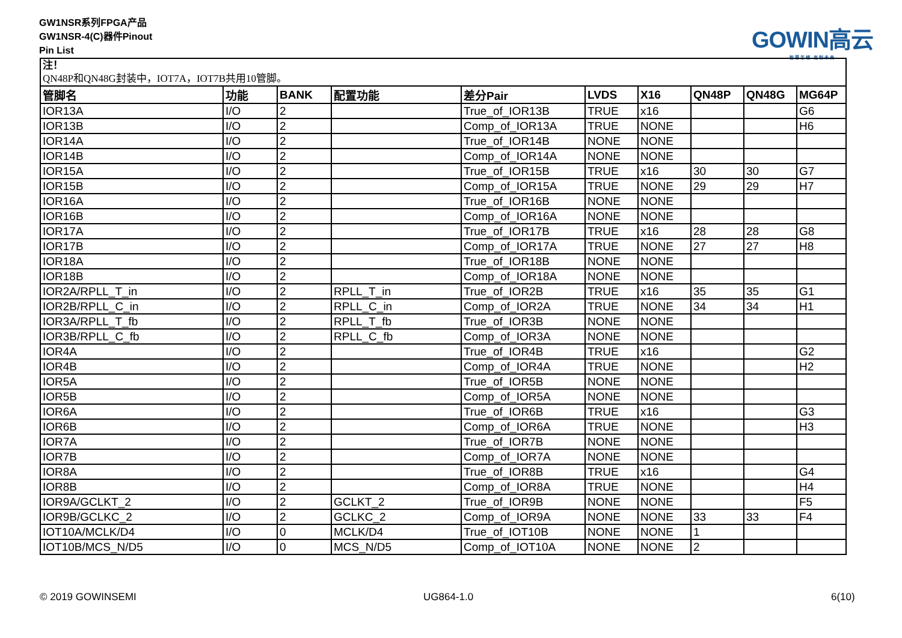GW1NSR系列FPGA产品
GW1NSR-4(C)器件Pinout
Pin List
GOWIN高云
智慧芯辅 定制未来
| 注！ QN48P和QN48G封装中，IOT7A，IOT7B共用10管脚。 | | | | | | | | | |
| 管脚名 | 功能 | BANK | 配置功能 | 差分Pair | LVDS | X16 | QN48P | QN48G | MG64P |
| IOR13A | I/O | 2 | | True_of_IOR13B | TRUE | x16 | | | G6 |
| IOR13B | I/O | 2 | | Comp_of_IOR13A | TRUE | NONE | | | H6 |
| IOR14A | I/O | 2 | | True_of_IOR14B | NONE | NONE | | | |
| IOR14B | I/O | 2 | | Comp_of_IOR14A | NONE | NONE | | | |
| IOR15A | I/O | 2 | | True_of_IOR15B | TRUE | x16 | 30 | 30 | G7 |
| IOR15B | I/O | 2 | | Comp_of_IOR15A | TRUE | NONE | 29 | 29 | H7 |
| IOR16A | I/O | 2 | | True_of_IOR16B | NONE | NONE | | | |
| IOR16B | I/O | 2 | | Comp_of_IOR16A | NONE | NONE | | | |
| IOR17A | I/O | 2 | | True_of_IOR17B | TRUE | x16 | 28 | 28 | G8 |
| IOR17B | I/O | 2 | | Comp_of_IOR17A | TRUE | NONE | 27 | 27 | H8 |
| IOR18A | I/O | 2 | | True_of_IOR18B | NONE | NONE | | | |
| IOR18B | I/O | 2 | | Comp_of_IOR18A | NONE | NONE | | | |
| IOR2A/RPLL_T_in | I/O | 2 | RPLL_T_in | True_of_IOR2B | TRUE | x16 | 35 | 35 | G1 |
| IOR2B/RPLL_C_in | I/O | 2 | RPLL_C_in | Comp_of_IOR2A | TRUE | NONE | 34 | 34 | H1 |
| IOR3A/RPLL_T_fb | I/O | 2 | RPLL_T_fb | True_of_IOR3B | NONE | NONE | | | |
| IOR3B/RPLL_C_fb | I/O | 2 | RPLL_C_fb | Comp_of_IOR3A | NONE | NONE | | | |
| IOR4A | I/O | 2 | | True_of_IOR4B | TRUE | x16 | | | G2 |
| IOR4B | I/O | 2 | | Comp_of_IOR4A | TRUE | NONE | | | H2 |
| IOR5A | I/O | 2 | | True_of_IOR5B | NONE | NONE | | | |
| IOR5B | I/O | 2 | | Comp_of_IOR5A | NONE | NONE | | | |
| IOR6A | I/O | 2 | | True_of_IOR6B | TRUE | x16 | | | G3 |
| IOR6B | I/O | 2 | | Comp_of_IOR6A | TRUE | NONE | | | H3 |
| IOR7A | I/O | 2 | | True_of_IOR7B | NONE | NONE | | | |
| IOR7B | I/O | 2 | | Comp_of_IOR7A | NONE | NONE | | | |
| IOR8A | I/O | 2 | | True_of_IOR8B | TRUE | x16 | | | G4 |
| IOR8B | I/O | 2 | | Comp_of_IOR8A | TRUE | NONE | | | H4 |
| IOR9A/GCLKT_2 | I/O | 2 | GCLKT_2 | True_of_IOR9B | NONE | NONE | | | F5 |
| IOR9B/GCLKC_2 | I/O | 2 | GCLKC_2 | Comp_of_IOR9A | NONE | NONE | 33 | 33 | F4 |
| IOT10A/MCLK/D4 | I/O | 0 | MCLK/D4 | True_of_IOT10B | NONE | NONE | 1 | | |
| IOT10B/MCS_N/D5 | I/O | 0 | MCS_N/D5 | Comp_of_IOT10A | NONE | NONE | 2 | | |
© 2019 GOWINSEMI UG864-1.0 6(10)